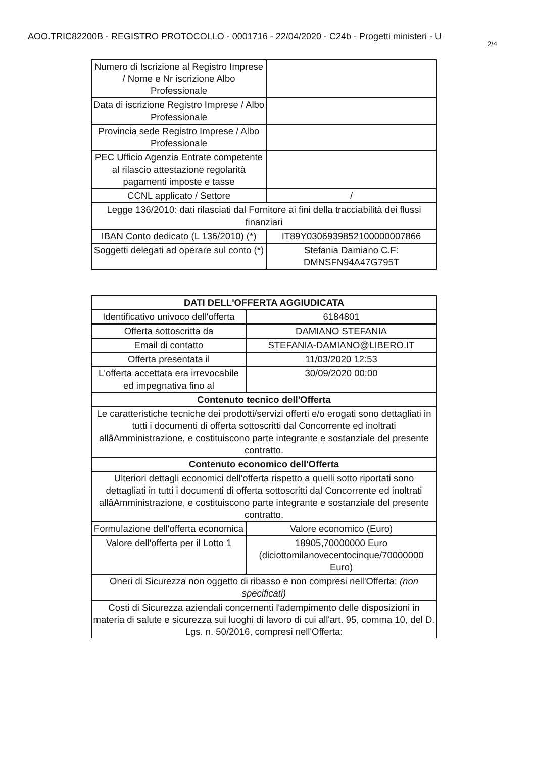AOO.TRIC82200B - REGISTRO PROTOCOLLO - 0001716 - 22/04/2020 - C24b - Progetti ministeri - U
2/4
| Numero di Iscrizione al Registro Imprese / Nome e Nr iscrizione Albo Professionale | |
| Data di iscrizione Registro Imprese / Albo Professionale | |
| Provincia sede Registro Imprese / Albo Professionale | |
| PEC Ufficio Agenzia Entrate competente al rilascio attestazione regolarità pagamenti imposte e tasse | |
| CCNL applicato / Settore | / |
| Legge 136/2010: dati rilasciati dal Fornitore ai fini della tracciabilità dei flussi finanziari | |
| IBAN Conto dedicato (L 136/2010) (*) | IT89Y0306939852100000007866 |
| Soggetti delegati ad operare sul conto (*) | Stefania Damiano C.F: DMNSFN94A47G795T |
| DATI DELL'OFFERTA AGGIUDICATA | |
| --- | --- |
| Identificativo univoco dell'offerta | 6184801 |
| Offerta sottoscritta da | DAMIANO STEFANIA |
| Email di contatto | STEFANIA-DAMIANO@LIBERO.IT |
| Offerta presentata il | 11/03/2020 12:53 |
| L'offerta accettata era irrevocabile ed impegnativa fino al | 30/09/2020 00:00 |
| Contenuto tecnico dell'Offerta | |
| Le caratteristiche tecniche dei prodotti/servizi offerti e/o erogati sono dettagliati in tutti i documenti di offerta sottoscritti dal Concorrente ed inoltrati allâAmministrazione, e costituiscono parte integrante e sostanziale del presente contratto. | |
| Contenuto economico dell'Offerta | |
| Ulteriori dettagli economici dell'offerta rispetto a quelli sotto riportati sono dettagliati in tutti i documenti di offerta sottoscritti dal Concorrente ed inoltrati allâAmministrazione, e costituiscono parte integrante e sostanziale del presente contratto. | |
| Formulazione dell'offerta economica | Valore economico (Euro) |
| Valore dell'offerta per il Lotto 1 | 18905,70000000 Euro (diciottomilanovecentocinque/70000000 Euro) |
| Oneri di Sicurezza non oggetto di ribasso e non compresi nell'Offerta: (non specificati) | |
| Costi di Sicurezza aziendali concernenti l'adempimento delle disposizioni in materia di salute e sicurezza sui luoghi di lavoro di cui all'art. 95, comma 10, del D. Lgs. n. 50/2016, compresi nell'Offerta: | |